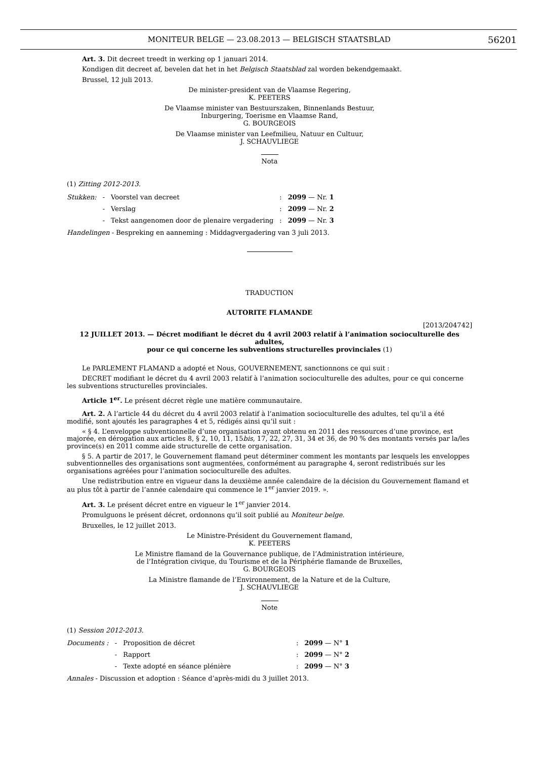MONITEUR BELGE — 23.08.2013 — BELGISCH STAATSBLAD
56201
Art. 3. Dit decreet treedt in werking op 1 januari 2014.
Kondigen dit decreet af, bevelen dat het in het Belgisch Staatsblad zal worden bekendgemaakt.
Brussel, 12 juli 2013.
De minister-president van de Vlaamse Regering,
K. PEETERS
De Vlaamse minister van Bestuurszaken, Binnenlands Bestuur,
Inburgering, Toerisme en Vlaamse Rand,
G. BOURGEOIS
De Vlaamse minister van Leefmilieu, Natuur en Cultuur,
J. SCHAUVLIEGE
Nota
(1) Zitting 2012-2013.
| Stukken: | - | Voorstel van decreet | : | 2099 — Nr. 1 |
| | - | Verslag | : | 2099 — Nr. 2 |
| | - | Tekst aangenomen door de plenaire vergadering | : | 2099 — Nr. 3 |
Handelingen - Bespreking en aanneming : Middagvergadering van 3 juli 2013.
TRADUCTION
AUTORITE FLAMANDE
[2013/204742]
12 JUILLET 2013. — Décret modifiant le décret du 4 avril 2003 relatif à l’animation socioculturelle des adultes,
pour ce qui concerne les subventions structurelles provinciales (1)
Le PARLEMENT FLAMAND a adopté et Nous, GOUVERNEMENT, sanctionnons ce qui suit :
DECRET modifiant le décret du 4 avril 2003 relatif à l’animation socioculturelle des adultes, pour ce qui concerne les subventions structurelles provinciales.
Article 1<sup>er</sup>. Le présent décret règle une matière communautaire.
Art. 2. A l’article 44 du décret du 4 avril 2003 relatif à l’animation socioculturelle des adultes, tel qu’il a été modifié, sont ajoutés les paragraphes 4 et 5, rédigés ainsi qu’il suit :
« § 4. L’enveloppe subventionnelle d’une organisation ayant obtenu en 2011 des ressources d’une province, est majorée, en dérogation aux articles 8, § 2, 10, 11, 15bis, 17, 22, 27, 31, 34 et 36, de 90 % des montants versés par la/les province(s) en 2011 comme aide structurelle de cette organisation.
§ 5. A partir de 2017, le Gouvernement flamand peut déterminer comment les montants par lesquels les enveloppes subventionnelles des organisations sont augmentées, conformément au paragraphe 4, seront redistribués sur les organisations agréées pour l’animation socioculturelle des adultes.
Une redistribution entre en vigueur dans la deuxième année calendaire de la décision du Gouvernement flamand et au plus tôt à partir de l’année calendaire qui commence le 1<sup>er</sup> janvier 2019. ».
Art. 3. Le présent décret entre en vigueur le 1<sup>er</sup> janvier 2014.
Promulguons le présent décret, ordonnons qu’il soit publié au Moniteur belge.
Bruxelles, le 12 juillet 2013.
Le Ministre-Président du Gouvernement flamand,
K. PEETERS
Le Ministre flamand de la Gouvernance publique, de l’Administration intérieure,
de l’Intégration civique, du Tourisme et de la Périphérie flamande de Bruxelles,
G. BOURGEOIS
La Ministre flamande de l’Environnement, de la Nature et de la Culture,
J. SCHAUVLIEGE
Note
(1) Session 2012-2013.
| Documents : | - | Proposition de décret | : | 2099 — N° 1 |
| | - | Rapport | : | 2099 — N° 2 |
| | - | Texte adopté en séance plénière | : | 2099 — N° 3 |
Annales - Discussion et adoption : Séance d’après-midi du 3 juillet 2013.